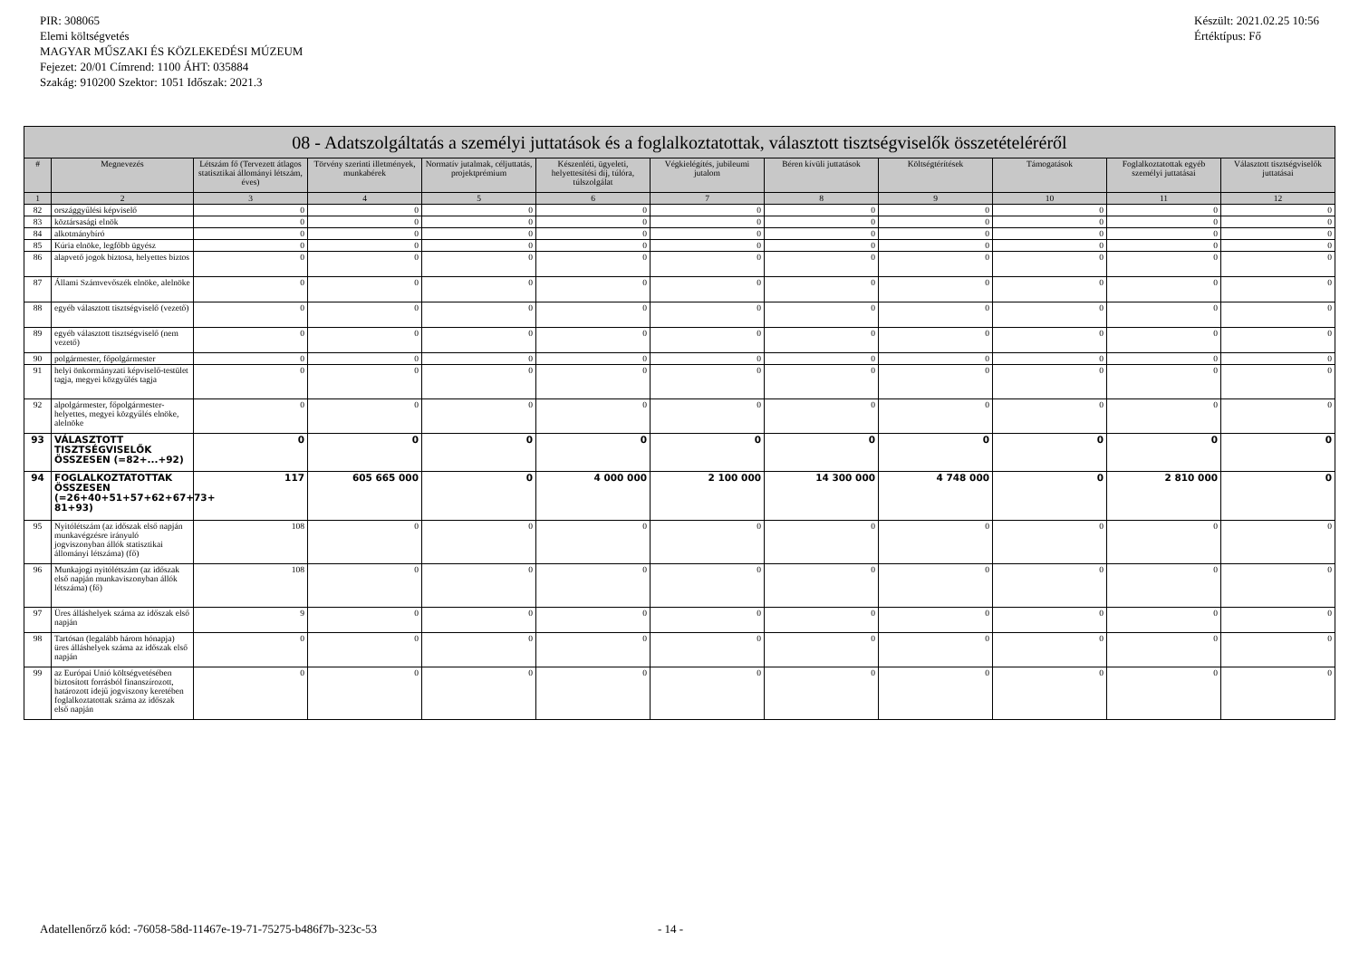PIR: 308065
Elemi költségvetés
MAGYAR MŰSZAKI ÉS KÖZLEKEDÉSI MÚZEUM
Fejezet: 20/01 Címrend: 1100 ÁHT: 035884
Szakág: 910200 Szektor: 1051 Időszak: 2021.3
Készült: 2021.02.25 10:56
Értéktípus: Fő
| 08 - Adatszolgáltatás a személyi juttatások és a foglalkoztatottak, választott tisztségviselők összetételéréről | | | | | | | | | | | |
| --- | --- | --- | --- | --- | --- | --- | --- | --- | --- | --- | --- |
| # | Megnevezés | Létszám fő (Tervezett átlagos statisztikai állományi létszám, éves) | Törvény szerinti illetmények, munkabérek | Normatív jutalmak, céljuttatás, projektprémium | Készenléti, ügyeleti, helyettesítési díj, túlóra, túlszolgálat | Végkielégítés, jubileumi jutalom | Béren kívüli juttatások | Költségtérítések | Támogatások | Foglalkoztatottak egyéb személyi juttatásai | Választott tisztségviselők juttatásai |
| 1 | 2 | 3 | 4 | 5 | 6 | 7 | 8 | 9 | 10 | 11 | 12 |
| 82 | országgyűlési képviselő | 0 | 0 | 0 | 0 | 0 | 0 | 0 | 0 | 0 | 0 |
| 83 | köztársasági elnök | 0 | 0 | 0 | 0 | 0 | 0 | 0 | 0 | 0 | 0 |
| 84 | alkotmánybíró | 0 | 0 | 0 | 0 | 0 | 0 | 0 | 0 | 0 | 0 |
| 85 | Kúria elnöke, legfőbb ügyész | 0 | 0 | 0 | 0 | 0 | 0 | 0 | 0 | 0 | 0 |
| 86 | alapvető jogok biztosa, helyettes biztos | 0 | 0 | 0 | 0 | 0 | 0 | 0 | 0 | 0 | 0 |
| 87 | Állami Számvevőszék elnöke, alelnöke | 0 | 0 | 0 | 0 | 0 | 0 | 0 | 0 | 0 | 0 |
| 88 | egyéb választott tisztségviselő (vezető) | 0 | 0 | 0 | 0 | 0 | 0 | 0 | 0 | 0 | 0 |
| 89 | egyéb választott tisztségviselő (nem vezető) | 0 | 0 | 0 | 0 | 0 | 0 | 0 | 0 | 0 | 0 |
| 90 | polgármester, főpolgármester | 0 | 0 | 0 | 0 | 0 | 0 | 0 | 0 | 0 | 0 |
| 91 | helyi önkormányzati képviselő-testület tagja, megyei közgyűlés tagja | 0 | 0 | 0 | 0 | 0 | 0 | 0 | 0 | 0 | 0 |
| 92 | alpolgármester, főpolgármester-helyettes, megyei közgyűlés elnöke, alelnöke | 0 | 0 | 0 | 0 | 0 | 0 | 0 | 0 | 0 | 0 |
| 93 | VÁLASZTOTT TISZTSÉGVISELŐK ÖSSZESEN (=82+...+92) | 0 | 0 | 0 | 0 | 0 | 0 | 0 | 0 | 0 | 0 |
| 94 | FOGLALKOZTATOTTAK ÖSSZESEN (=26+40+51+57+62+67+73+ 81+93) | 117 | 605 665 000 | 0 | 4 000 000 | 2 100 000 | 14 300 000 | 4 748 000 | 0 | 2 810 000 | 0 |
| 95 | Nyitólétszám (az időszak első napján munkavégzésre irányuló jogviszonyban állók statisztikai állományi létszáma) (fő) | 108 | 0 | 0 | 0 | 0 | 0 | 0 | 0 | 0 | 0 |
| 96 | Munkajogi nyitólétszám (az időszak első napján munkaviszonyban állók létszáma) (fő) | 108 | 0 | 0 | 0 | 0 | 0 | 0 | 0 | 0 | 0 |
| 97 | Üres álláshelyek száma az időszak első napján | 9 | 0 | 0 | 0 | 0 | 0 | 0 | 0 | 0 | 0 |
| 98 | Tartósan (legalább három hónapja) üres álláshelyek száma az időszak első napján | 0 | 0 | 0 | 0 | 0 | 0 | 0 | 0 | 0 | 0 |
| 99 | az Európai Unió költségvetésében biztosított forrásból finanszírozott, határozott idejű jogviszony keretében foglalkoztatottak száma az időszak első napján | 0 | 0 | 0 | 0 | 0 | 0 | 0 | 0 | 0 | 0 |
Adatellenőrző kód: -76058-58d-11467e-19-71-75275-b486f7b-323c-53 - 14 -